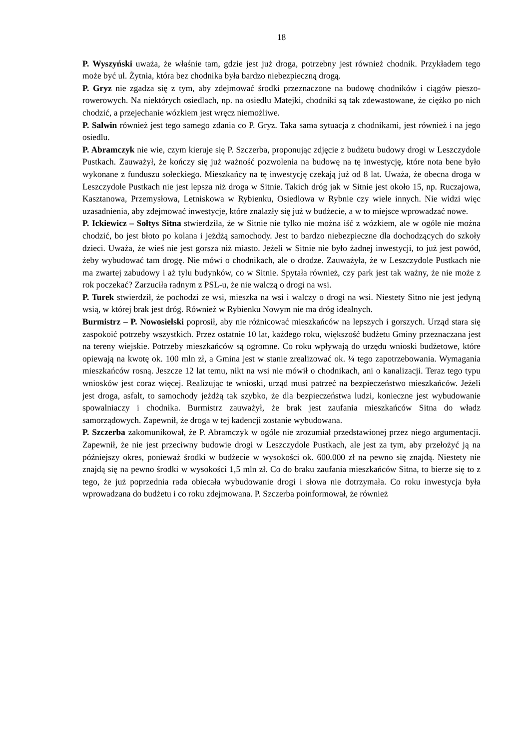18
P. Wyszyński uważa, że właśnie tam, gdzie jest już droga, potrzebny jest również chodnik. Przykładem tego może być ul. Żytnia, która bez chodnika była bardzo niebezpieczną drogą.
P. Gryz nie zgadza się z tym, aby zdejmować środki przeznaczone na budowę chodników i ciągów pieszo-rowerowych. Na niektórych osiedlach, np. na osiedlu Matejki, chodniki są tak zdewastowane, że ciężko po nich chodzić, a przejechanie wózkiem jest wręcz niemożliwe.
P. Salwin również jest tego samego zdania co P. Gryz. Taka sama sytuacja z chodnikami, jest również i na jego osiedlu.
P. Abramczyk nie wie, czym kieruje się P. Szczerba, proponując zdjęcie z budżetu budowy drogi w Leszczydole Pustkach. Zauważył, że kończy się już ważność pozwolenia na budowę na tę inwestycję, które nota bene było wykonane z funduszu sołeckiego. Mieszkańcy na tę inwestycję czekają już od 8 lat. Uważa, że obecna droga w Leszczydole Pustkach nie jest lepsza niż droga w Sitnie. Takich dróg jak w Sitnie jest około 15, np. Ruczajowa, Kasztanowa, Przemysłowa, Letniskowa w Rybienku, Osiedlowa w Rybnie czy wiele innych. Nie widzi więc uzasadnienia, aby zdejmować inwestycje, które znalazły się już w budżecie, a w to miejsce wprowadzać nowe.
P. Ickiewicz – Sołtys Sitna stwierdziła, że w Sitnie nie tylko nie można iść z wózkiem, ale w ogóle nie można chodzić, bo jest błoto po kolana i jeżdżą samochody. Jest to bardzo niebezpieczne dla dochodzących do szkoły dzieci. Uważa, że wieś nie jest gorsza niż miasto. Jeżeli w Sitnie nie było żadnej inwestycji, to już jest powód, żeby wybudować tam drogę. Nie mówi o chodnikach, ale o drodze. Zauważyła, że w Leszczydole Pustkach nie ma zwartej zabudowy i aż tylu budynków, co w Sitnie. Spytała również, czy park jest tak ważny, że nie może z rok poczekać? Zarzuciła radnym z PSL-u, że nie walczą o drogi na wsi.
P. Turek stwierdził, że pochodzi ze wsi, mieszka na wsi i walczy o drogi na wsi. Niestety Sitno nie jest jedyną wsią, w której brak jest dróg. Również w Rybienku Nowym nie ma dróg idealnych.
Burmistrz – P. Nowosielski poprosił, aby nie różnicować mieszkańców na lepszych i gorszych. Urząd stara się zaspokoić potrzeby wszystkich. Przez ostatnie 10 lat, każdego roku, większość budżetu Gminy przeznaczana jest na tereny wiejskie. Potrzeby mieszkańców są ogromne. Co roku wpływają do urzędu wnioski budżetowe, które opiewają na kwotę ok. 100 mln zł, a Gmina jest w stanie zrealizować ok. ¼ tego zapotrzebowania. Wymagania mieszkańców rosną. Jeszcze 12 lat temu, nikt na wsi nie mówił o chodnikach, ani o kanalizacji. Teraz tego typu wniosków jest coraz więcej. Realizując te wnioski, urząd musi patrzeć na bezpieczeństwo mieszkańców. Jeżeli jest droga, asfalt, to samochody jeżdżą tak szybko, że dla bezpieczeństwa ludzi, konieczne jest wybudowanie spowalniaczy i chodnika. Burmistrz zauważył, że brak jest zaufania mieszkańców Sitna do władz samorządowych. Zapewnił, że droga w tej kadencji zostanie wybudowana.
P. Szczerba zakomunikował, że P. Abramczyk w ogóle nie zrozumiał przedstawionej przez niego argumentacji. Zapewnił, że nie jest przeciwny budowie drogi w Leszczydole Pustkach, ale jest za tym, aby przełożyć ją na późniejszy okres, ponieważ środki w budżecie w wysokości ok. 600.000 zł na pewno się znajdą. Niestety nie znajdą się na pewno środki w wysokości 1,5 mln zł. Co do braku zaufania mieszkańców Sitna, to bierze się to z tego, że już poprzednia rada obiecała wybudowanie drogi i słowa nie dotrzymała. Co roku inwestycja była wprowadzana do budżetu i co roku zdejmowana. P. Szczerba poinformował, że również